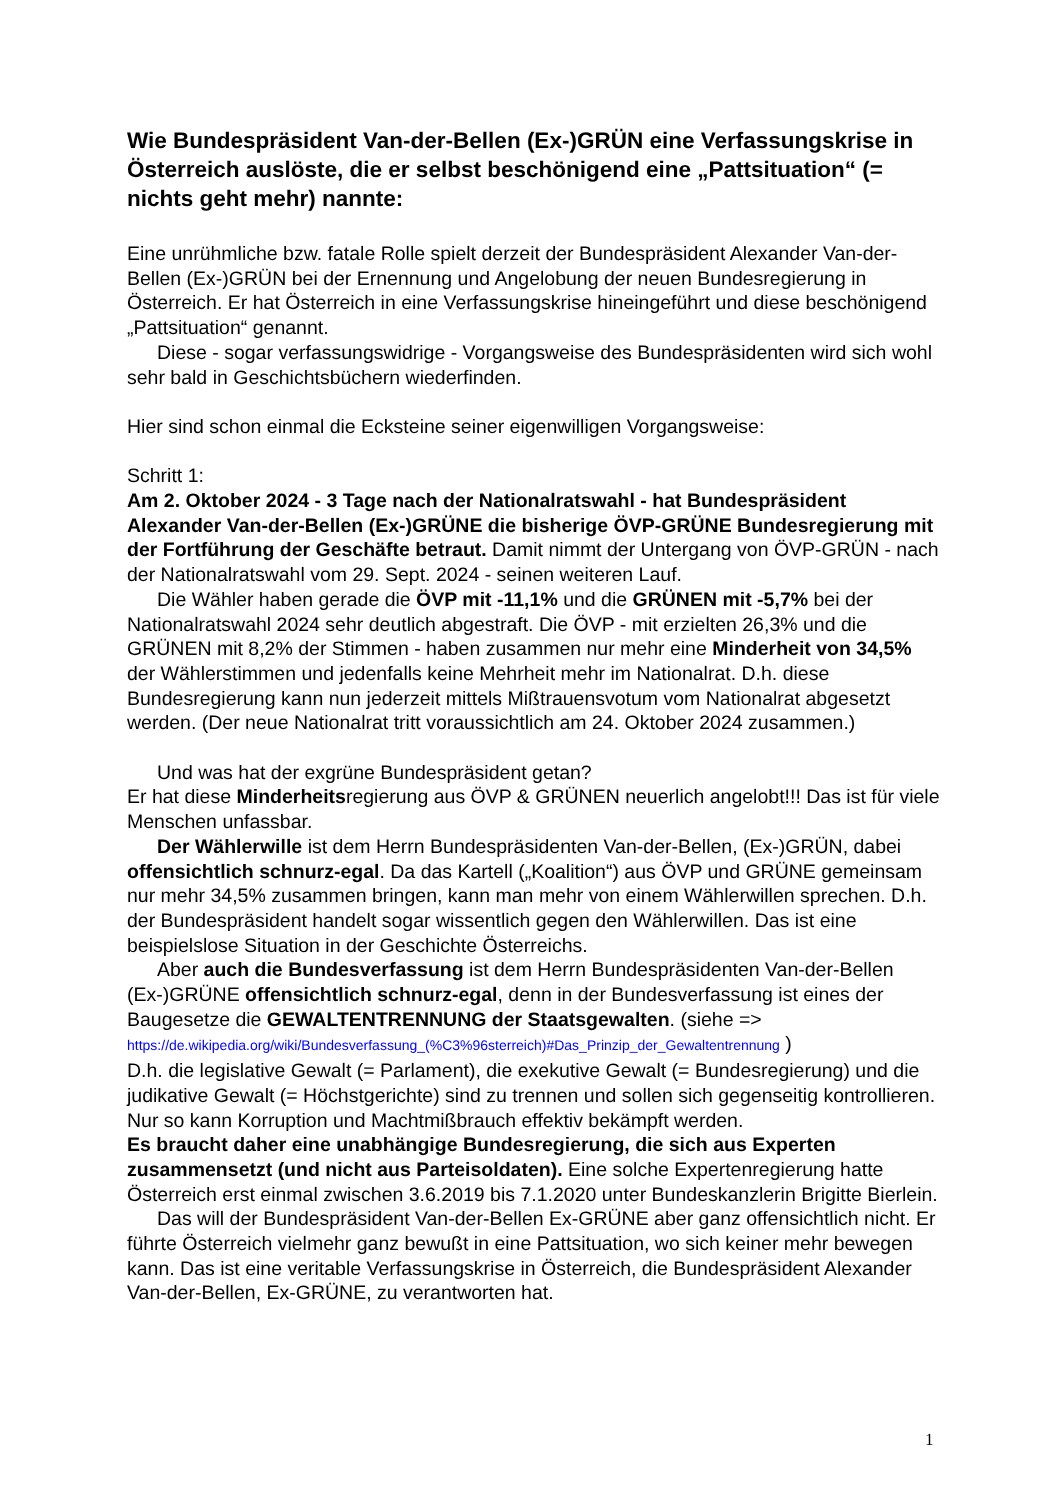Wie Bundespräsident Van-der-Bellen (Ex-)GRÜN eine Verfassungskrise in Österreich auslöste, die er selbst beschönigend eine „Pattsituation“ (= nichts geht mehr) nannte:
Eine unrühmliche bzw. fatale Rolle spielt derzeit der Bundespräsident Alexander Van-der-Bellen (Ex-)GRÜN bei der Ernennung und Angelobung der neuen Bundesregierung in Österreich. Er hat Österreich in eine Verfassungskrise hineingeführt und diese beschönigend „Pattsituation“ genannt.
Diese - sogar verfassungswidrige - Vorgangsweise des Bundespräsidenten wird sich wohl sehr bald in Geschichtsbüchern wiederfinden.
Hier sind schon einmal die Ecksteine seiner eigenwilligen Vorgangsweise:
Schritt 1:
Am 2. Oktober 2024 - 3 Tage nach der Nationalratswahl - hat Bundespräsident Alexander Van-der-Bellen (Ex-)GRÜNE die bisherige ÖVP-GRÜNE Bundesregierung mit der Fortführung der Geschäfte betraut. Damit nimmt der Untergang von ÖVP-GRÜN - nach der Nationalratswahl vom 29. Sept. 2024 - seinen weiteren Lauf.
Die Wähler haben gerade die ÖVP mit -11,1% und die GRÜNEN mit -5,7% bei der Nationalratswahl 2024 sehr deutlich abgestraft. Die ÖVP - mit erzielten 26,3% und die GRÜNEN mit 8,2% der Stimmen - haben zusammen nur mehr eine Minderheit von 34,5% der Wählerstimmen und jedenfalls keine Mehrheit mehr im Nationalrat. D.h. diese Bundesregierung kann nun jederzeit mittels Mißtrauensvotum vom Nationalrat abgesetzt werden. (Der neue Nationalrat tritt voraussichtlich am 24. Oktober 2024 zusammen.)
Und was hat der exgrüne Bundespräsident getan?
Er hat diese Minderheitsregierung aus ÖVP & GRÜNEN neuerlich angelobt!!! Das ist für viele Menschen unfassbar.
Der Wählerwille ist dem Herrn Bundespräsidenten Van-der-Bellen, (Ex-)GRÜN, dabei offensichtlich schnurz-egal. Da das Kartell („Koalition“) aus ÖVP und GRÜNE gemeinsam nur mehr 34,5% zusammen bringen, kann man mehr von einem Wählerwillen sprechen. D.h. der Bundespräsident handelt sogar wissentlich gegen den Wählerwillen. Das ist eine beispielslose Situation in der Geschichte Österreichs.
Aber auch die Bundesverfassung ist dem Herrn Bundespräsidenten Van-der-Bellen (Ex-)GRÜNE offensichtlich schnurz-egal, denn in der Bundesverfassung ist eines der Baugesetze die GEWALTENTRENNUNG der Staatsgewalten. (siehe => https://de.wikipedia.org/wiki/Bundesverfassung_(%C3%96sterreich)#Das_Prinzip_der_Gewaltentrennung )
D.h. die legislative Gewalt (= Parlament), die exekutive Gewalt (= Bundesregierung) und die judikative Gewalt (= Höchstgerichte) sind zu trennen und sollen sich gegenseitig kontrollieren. Nur so kann Korruption und Machtmißbrauch effektiv bekämpft werden.
Es braucht daher eine unabhängige Bundesregierung, die sich aus Experten zusammensetzt (und nicht aus Parteisoldaten). Eine solche Expertenregierung hatte Österreich erst einmal zwischen 3.6.2019 bis 7.1.2020 unter Bundeskanzlerin Brigitte Bierlein.
Das will der Bundespräsident Van-der-Bellen Ex-GRÜNE aber ganz offensichtlich nicht. Er führte Österreich vielmehr ganz bewußt in eine Pattsituation, wo sich keiner mehr bewegen kann. Das ist eine veritable Verfassungskrise in Österreich, die Bundespräsident Alexander Van-der-Bellen, Ex-GRÜNE, zu verantworten hat.
1